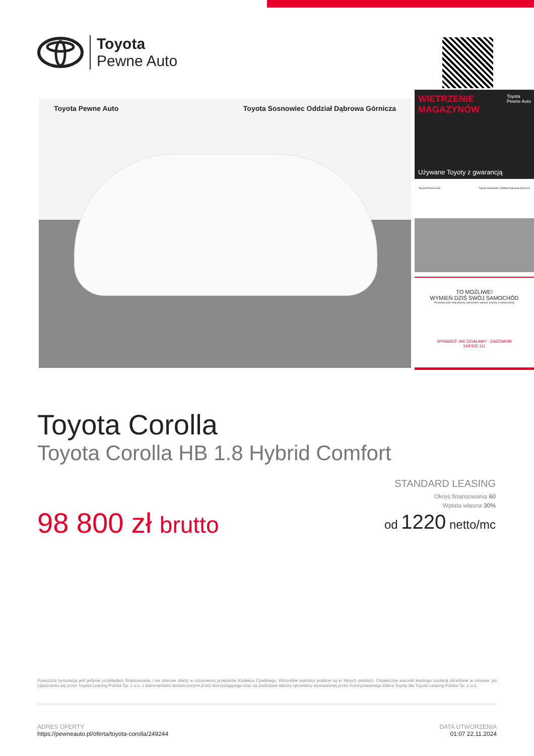Toyota
Pewne Auto
Toyota Pewne Auto Toyota Sosnowiec Oddział Dąbrowa Górnicza
WIETRZENIE
MAGAZYNÓW
Toyota
Pewne Auto
Używane Toyoty z gwarancją
Toyota Pewne Auto Toyota Sosnowiec Oddział Dąbrowa Górnicza
TO MOŻLIWE!
WYMIEŃ DZIŚ SWÓJ SAMOCHÓD
Pozostaw nam swój obecny samochód i wybierz nowszy z naszej oferty
SPRAWDŹ JAK DZIAŁAMY - ZADZWOŃ!
519 535 111
Toyota Corolla
Toyota Corolla HB 1.8 Hybrid Comfort
98 800 zł brutto
STANDARD LEASING
Okres finansowania 60
Wpłata własna 30%
od 1220 netto/mc
Powyższa symulacja jest jedynie przykładem finansowania i nie stanowi oferty w rozumieniu przepisów Kodeksu Cywilnego. Wszystkie wartości podane są w złotych polskich. Ostateczne warunki leasingu zostaną określone w umowie, po zapoznaniu się przez Toyota Leasing Polska Sp. z o.o. z dokumentami dostarczonymi przez Korzystającego oraz na podstawie faktury sprzedaży wystawionej przez Autoryzowanego Dilera Toyoty dla Toyota Leasing Polska Sp. z o.o.
ADRES OFERTY
https://pewneauto.pl/oferta/toyota-corolla/249244
DATA UTWORZENIA
01:07 22.11.2024